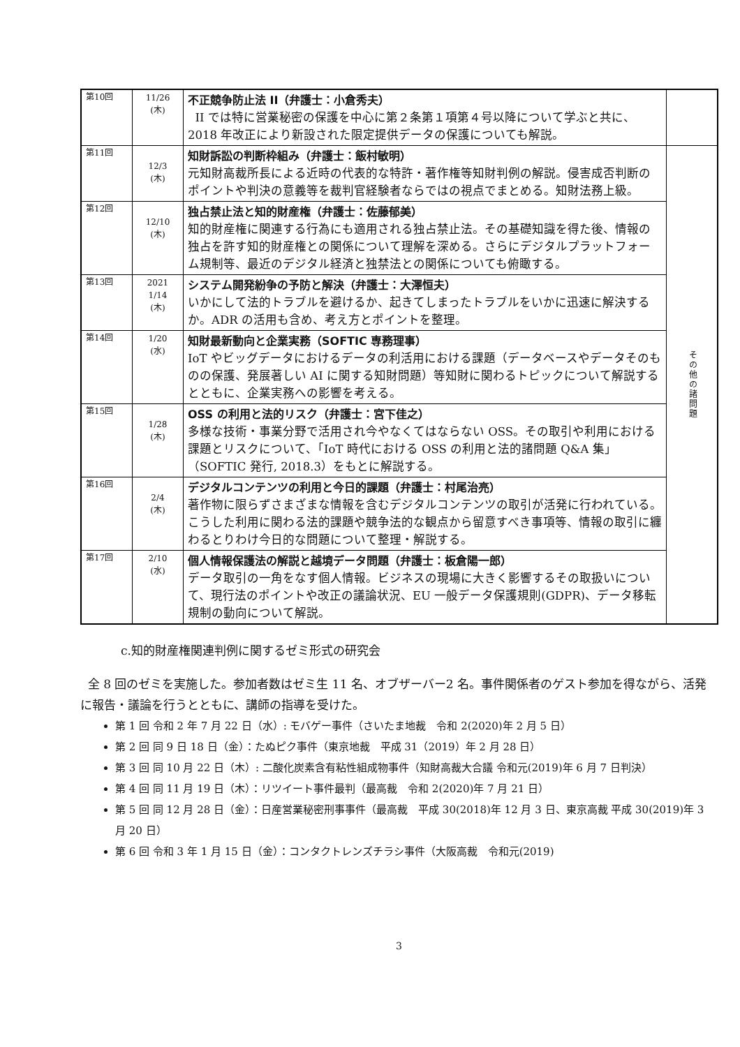| 第10回 | 11/26 (木) | 不正競争防止法 II（弁護士：小倉秀夫） II では特に営業秘密の保護を中心に第２条第１項第４号以降について学ぶと共に、2018 年改正により新設された限定提供データの保護についても解説。 | |
| 第11回 | 12/3 (木) | 知財訴訟の判断枠組み（弁護士：飯村敏明） 元知財高裁所長による近時の代表的な特許・著作権等知財判例の解説。侵害成否判断のポイントや判決の意義等を裁判官経験者ならではの視点でまとめる。知財法務上級。 | その他の諸問題 |
| 第12回 | 12/10 (木) | 独占禁止法と知的財産権（弁護士：佐藤郁美） 知的財産権に関連する行為にも適用される独占禁止法。その基礎知識を得た後、情報の独占を許す知的財産権との関係について理解を深める。さらにデジタルプラットフォーム規制等、最近のデジタル経済と独禁法との関係についても俯瞰する。 | |
| 第13回 | 2021 1/14 (木) | システム開発紛争の予防と解決（弁護士：大澤恒夫） いかにして法的トラブルを避けるか、起きてしまったトラブルをいかに迅速に解決するか。ADR の活用も含め、考え方とポイントを整理。 | |
| 第14回 | 1/20 (水) | 知財最新動向と企業実務（SOFTIC 専務理事） IoT やビッグデータにおけるデータの利活用における課題（データベースやデータそのものの保護、発展著しい AI に関する知財問題）等知財に関わるトピックについて解説するとともに、企業実務への影響を考える。 | |
| 第15回 | 1/28 (木) | OSS の利用と法的リスク（弁護士：宮下佳之） 多様な技術・事業分野で活用され今やなくてはならない OSS。その取引や利用における課題とリスクについて、「IoT 時代における OSS の利用と法的諸問題 Q&A 集」（SOFTIC 発行, 2018.3）をもとに解説する。 | |
| 第16回 | 2/4 (木) | デジタルコンテンツの利用と今日的課題（弁護士：村尾治亮） 著作物に限らずさまざまな情報を含むデジタルコンテンツの取引が活発に行われている。こうした利用に関わる法的課題や競争法的な観点から留意すべき事項等、情報の取引に纏わるとりわけ今日的な問題について整理・解説する。 | |
| 第17回 | 2/10 (水) | 個人情報保護法の解説と越境データ問題（弁護士：板倉陽一郎） データ取引の一角をなす個人情報。ビジネスの現場に大きく影響するその取扱いについて、現行法のポイントや改正の議論状況、EU 一般データ保護規則(GDPR)、データ移転規制の動向について解説。 | |
c.知的財産権関連判例に関するゼミ形式の研究会
全 8 回のゼミを実施した。参加者数はゼミ生 11 名、オブザーバー2 名。事件関係者のゲスト参加を得ながら、活発に報告・議論を行うとともに、講師の指導を受けた。
第 1 回 令和 2 年 7 月 22 日（水）: モバゲー事件（さいたま地裁　令和 2(2020)年 2 月 5 日）
第 2 回 同 9 日 18 日（金）：たぬピク事件（東京地裁　平成 31（2019）年 2 月 28 日）
第 3 回 同 10 月 22 日（木）: 二酸化炭素含有粘性組成物事件（知財高裁大合議 令和元(2019)年 6 月 7 日判決）
第 4 回 同 11 月 19 日（木）：リツイート事件最判（最高裁　令和 2(2020)年 7 月 21 日）
第 5 回 同 12 月 28 日（金）：日産営業秘密刑事事件（最高裁　平成 30(2018)年 12 月 3 日、東京高裁 平成 30(2019)年 3 月 20 日）
第 6 回 令和 3 年 1 月 15 日（金）：コンタクトレンズチラシ事件（大阪高裁　令和元(2019)
3